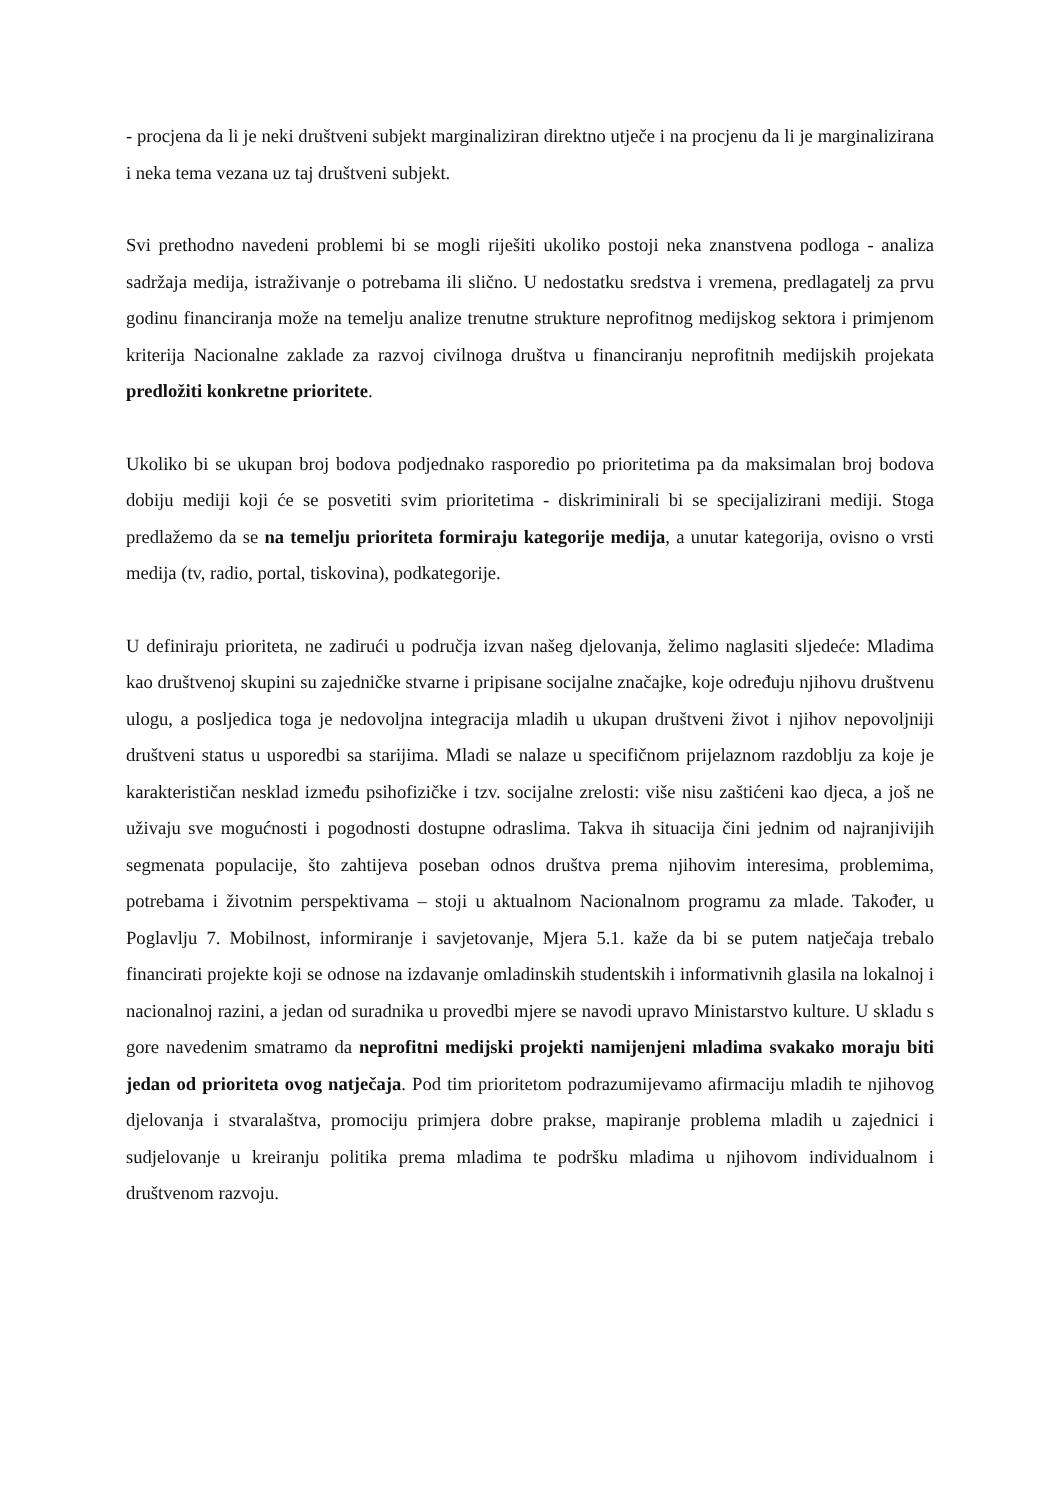- procjena da li je neki društveni subjekt marginaliziran direktno utječe i na procjenu da li je marginalizirana i neka tema vezana uz taj društveni subjekt.
Svi prethodno navedeni problemi bi se mogli riješiti ukoliko postoji neka znanstvena podloga - analiza sadržaja medija, istraživanje o potrebama ili slično. U nedostatku sredstva i vremena, predlagatelj za prvu godinu financiranja može na temelju analize trenutne strukture neprofitnog medijskog sektora i primjenom kriterija Nacionalne zaklade za razvoj civilnoga društva u financiranju neprofitnih medijskih projekata predložiti konkretne prioritete.
Ukoliko bi se ukupan broj bodova podjednako rasporedio po prioritetima pa da maksimalan broj bodova dobiju mediji koji će se posvetiti svim prioritetima - diskriminirali bi se specijalizirani mediji. Stoga predlažemo da se na temelju prioriteta formiraju kategorije medija, a unutar kategorija, ovisno o vrsti medija (tv, radio, portal, tiskovina), podkategorije.
U definiraju prioriteta, ne zadirući u područja izvan našeg djelovanja, želimo naglasiti sljedeće: Mladima kao društvenoj skupini su zajedničke stvarne i pripisane socijalne značajke, koje određuju njihovu društvenu ulogu, a posljedica toga je nedovoljna integracija mladih u ukupan društveni život i njihov nepovoljniji društveni status u usporedbi sa starijima. Mladi se nalaze u specifičnom prijelaznom razdoblju za koje je karakterističan nesklad između psihofizičke i tzv. socijalne zrelosti: više nisu zaštićeni kao djeca, a još ne uživaju sve mogućnosti i pogodnosti dostupne odraslima. Takva ih situacija čini jednim od najranjivijih segmenata populacije, što zahtijeva poseban odnos društva prema njihovim interesima, problemima, potrebama i životnim perspektivama – stoji u aktualnom Nacionalnom programu za mlade. Također, u Poglavlju 7. Mobilnost, informiranje i savjetovanje, Mjera 5.1. kaže da bi se putem natječaja trebalo financirati projekte koji se odnose na izdavanje omladinskih studentskih i informativnih glasila na lokalnoj i nacionalnoj razini, a jedan od suradnika u provedbi mjere se navodi upravo Ministarstvo kulture. U skladu s gore navedenim smatramo da neprofitni medijski projekti namijenjeni mladima svakako moraju biti jedan od prioriteta ovog natječaja. Pod tim prioritetom podrazumijevamo afirmaciju mladih te njihovog djelovanja i stvaralaštva, promociju primjera dobre prakse, mapiranje problema mladih u zajednici i sudjelovanje u kreiranju politika prema mladima te podršku mladima u njihovom individualnom i društvenom razvoju.